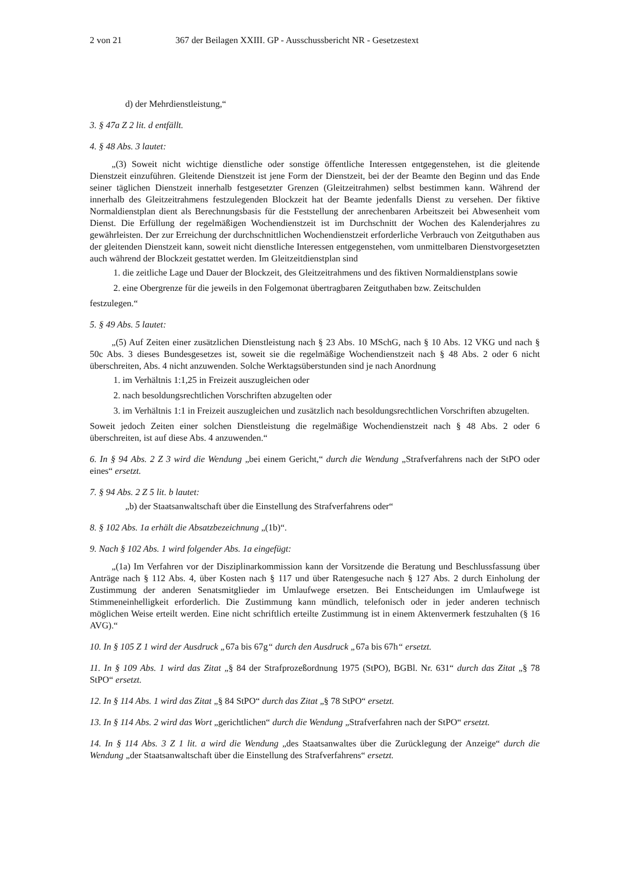2 von 21 367 der Beilagen XXIII. GP - Ausschussbericht NR - Gesetzestext
d) der Mehrdienstleistung,“
3. § 47a Z 2 lit. d entfällt.
4. § 48 Abs. 3 lautet:
„(3) Soweit nicht wichtige dienstliche oder sonstige öffentliche Interessen entgegenstehen, ist die gleitende Dienstzeit einzuführen. Gleitende Dienstzeit ist jene Form der Dienstzeit, bei der der Beamte den Beginn und das Ende seiner täglichen Dienstzeit innerhalb festgesetzter Grenzen (Gleitzeitrahmen) selbst bestimmen kann. Während der innerhalb des Gleitzeitrahmens festzulegenden Blockzeit hat der Beamte jedenfalls Dienst zu versehen. Der fiktive Normaldienstplan dient als Berechnungsbasis für die Feststellung der anrechenbaren Arbeitszeit bei Abwesenheit vom Dienst. Die Erfüllung der regelmäßigen Wochendienstzeit ist im Durchschnitt der Wochen des Kalenderjahres zu gewährleisten. Der zur Erreichung der durchschnittlichen Wochendienstzeit erforderliche Verbrauch von Zeitguthaben aus der gleitenden Dienstzeit kann, soweit nicht dienstliche Interessen entgegenstehen, vom unmittelbaren Dienstvorgesetzten auch während der Blockzeit gestattet werden. Im Gleitzeitdienstplan sind
1. die zeitliche Lage und Dauer der Blockzeit, des Gleitzeitrahmens und des fiktiven Normaldienstplans sowie
2. eine Obergrenze für die jeweils in den Folgemonat übertragbaren Zeitguthaben bzw. Zeitschulden
festzulegen.“
5. § 49 Abs. 5 lautet:
„(5) Auf Zeiten einer zusätzlichen Dienstleistung nach § 23 Abs. 10 MSchG, nach § 10 Abs. 12 VKG und nach § 50c Abs. 3 dieses Bundesgesetzes ist, soweit sie die regelmäßige Wochendienstzeit nach § 48 Abs. 2 oder 6 nicht überschreiten, Abs. 4 nicht anzuwenden. Solche Werktagsüberstunden sind je nach Anordnung
1. im Verhältnis 1:1,25 in Freizeit auszugleichen oder
2. nach besoldungsrechtlichen Vorschriften abzugelten oder
3. im Verhältnis 1:1 in Freizeit auszugleichen und zusätzlich nach besoldungsrechtlichen Vorschriften abzugelten.
Soweit jedoch Zeiten einer solchen Dienstleistung die regelmäßige Wochendienstzeit nach § 48 Abs. 2 oder 6 überschreiten, ist auf diese Abs. 4 anzuwenden.“
6. In § 94 Abs. 2 Z 3 wird die Wendung „bei einem Gericht,“ durch die Wendung „Strafverfahrens nach der StPO oder eines“ ersetzt.
7. § 94 Abs. 2 Z 5 lit. b lautet:
„b) der Staatsanwaltschaft über die Einstellung des Strafverfahrens oder“
8. § 102 Abs. 1a erhält die Absatzbezeichnung „(1b)“.
9. Nach § 102 Abs. 1 wird folgender Abs. 1a eingefügt:
„(1a) Im Verfahren vor der Disziplinarkommission kann der Vorsitzende die Beratung und Beschlussfassung über Anträge nach § 112 Abs. 4, über Kosten nach § 117 und über Ratengesuche nach § 127 Abs. 2 durch Einholung der Zustimmung der anderen Senatsmitglieder im Umlaufwege ersetzen. Bei Entscheidungen im Umlaufwege ist Stimmeneinhelligkeit erforderlich. Die Zustimmung kann mündlich, telefonisch oder in jeder anderen technisch möglichen Weise erteilt werden. Eine nicht schriftlich erteilte Zustimmung ist in einem Aktenvermerk festzuhalten (§ 16 AVG).“
10. In § 105 Z 1 wird der Ausdruck „67a bis 67g“ durch den Ausdruck „67a bis 67h“ ersetzt.
11. In § 109 Abs. 1 wird das Zitat „§ 84 der Strafprozeßordnung 1975 (StPO), BGBl. Nr. 631“ durch das Zitat „§ 78 StPO“ ersetzt.
12. In § 114 Abs. 1 wird das Zitat „§ 84 StPO“ durch das Zitat „§ 78 StPO“ ersetzt.
13. In § 114 Abs. 2 wird das Wort „gerichtlichen“ durch die Wendung „Strafverfahren nach der StPO“ ersetzt.
14. In § 114 Abs. 3 Z 1 lit. a wird die Wendung „des Staatsanwaltes über die Zurücklegung der Anzeige“ durch die Wendung „der Staatsanwaltschaft über die Einstellung des Strafverfahrens“ ersetzt.